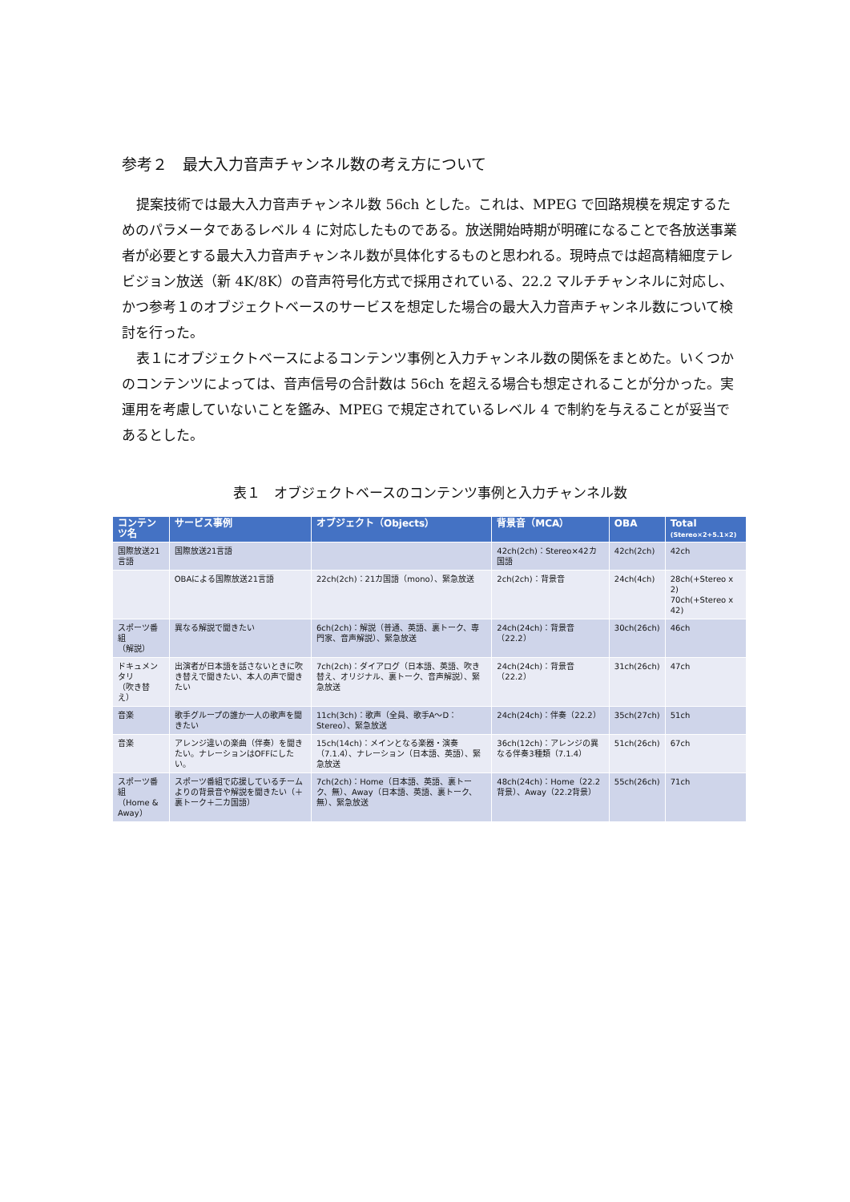参考２　最大入力音声チャンネル数の考え方について
提案技術では最大入力音声チャンネル数 56ch とした。これは、MPEG で回路規模を規定するためのパラメータであるレベル 4 に対応したものである。放送開始時期が明確になることで各放送事業者が必要とする最大入力音声チャンネル数が具体化するものと思われる。現時点では超高精細度テレビジョン放送（新 4K/8K）の音声符号化方式で採用されている、22.2 マルチチャンネルに対応し、かつ参考１のオブジェクトベースのサービスを想定した場合の最大入力音声チャンネル数について検討を行った。
表１にオブジェクトベースによるコンテンツ事例と入力チャンネル数の関係をまとめた。いくつかのコンテンツによっては、音声信号の合計数は 56ch を超える場合も想定されることが分かった。実運用を考慮していないことを鑑み、MPEG で規定されているレベル 4 で制約を与えることが妥当であるとした。
表１　オブジェクトベースのコンテンツ事例と入力チャンネル数
| コンテンツ名 | サービス事例 | オブジェクト（Objects） | 背景音（MCA） | OBA | Total (Stereo×2+5.1×2) |
| --- | --- | --- | --- | --- | --- |
| 国際放送21言語 | 国際放送21言語 | | 42ch(2ch)：Stereo×42カ国語 | 42ch(2ch) | 42ch |
| | OBAによる国際放送21言語 | 22ch(2ch)：21カ国語（mono）、緊急放送 | 2ch(2ch)：背景音 | 24ch(4ch) | 28ch(+Stereo x 2) 70ch(+Stereo x 42) |
| スポーツ番組 （解説） | 異なる解説で聞きたい | 6ch(2ch)：解説（普通、英語、裏トーク、専門家、音声解説）、緊急放送 | 24ch(24ch)：背景音（22.2） | 30ch(26ch) | 46ch |
| ドキュメンタリ （吹き替え） | 出演者が日本語を話さないときに吹き替えで聞きたい、本人の声で聞きたい | 7ch(2ch)：ダイアログ（日本語、英語、吹き替え、オリジナル、裏トーク、音声解説）、緊急放送 | 24ch(24ch)：背景音（22.2） | 31ch(26ch) | 47ch |
| 音楽 | 歌手グループの誰か一人の歌声を聞きたい | 11ch(3ch)：歌声（全員、歌手A～D：Stereo）、緊急放送 | 24ch(24ch)：伴奏（22.2） | 35ch(27ch) | 51ch |
| 音楽 | アレンジ違いの楽曲（伴奏）を聞きたい。ナレーションはOFFにしたい。 | 15ch(14ch)：メインとなる楽器・演奏（7.1.4）、ナレーション（日本語、英語）、緊急放送 | 36ch(12ch)：アレンジの異なる伴奏3種類（7.1.4） | 51ch(26ch) | 67ch |
| スポーツ番組 （Home & Away） | スポーツ番組で応援しているチームよりの背景音や解説を聞きたい（＋裏トーク＋二カ国語） | 7ch(2ch)：Home（日本語、英語、裏トーク、無）、Away（日本語、英語、裏トーク、無）、緊急放送 | 48ch(24ch)：Home（22.2背景）、Away（22.2背景） | 55ch(26ch) | 71ch |